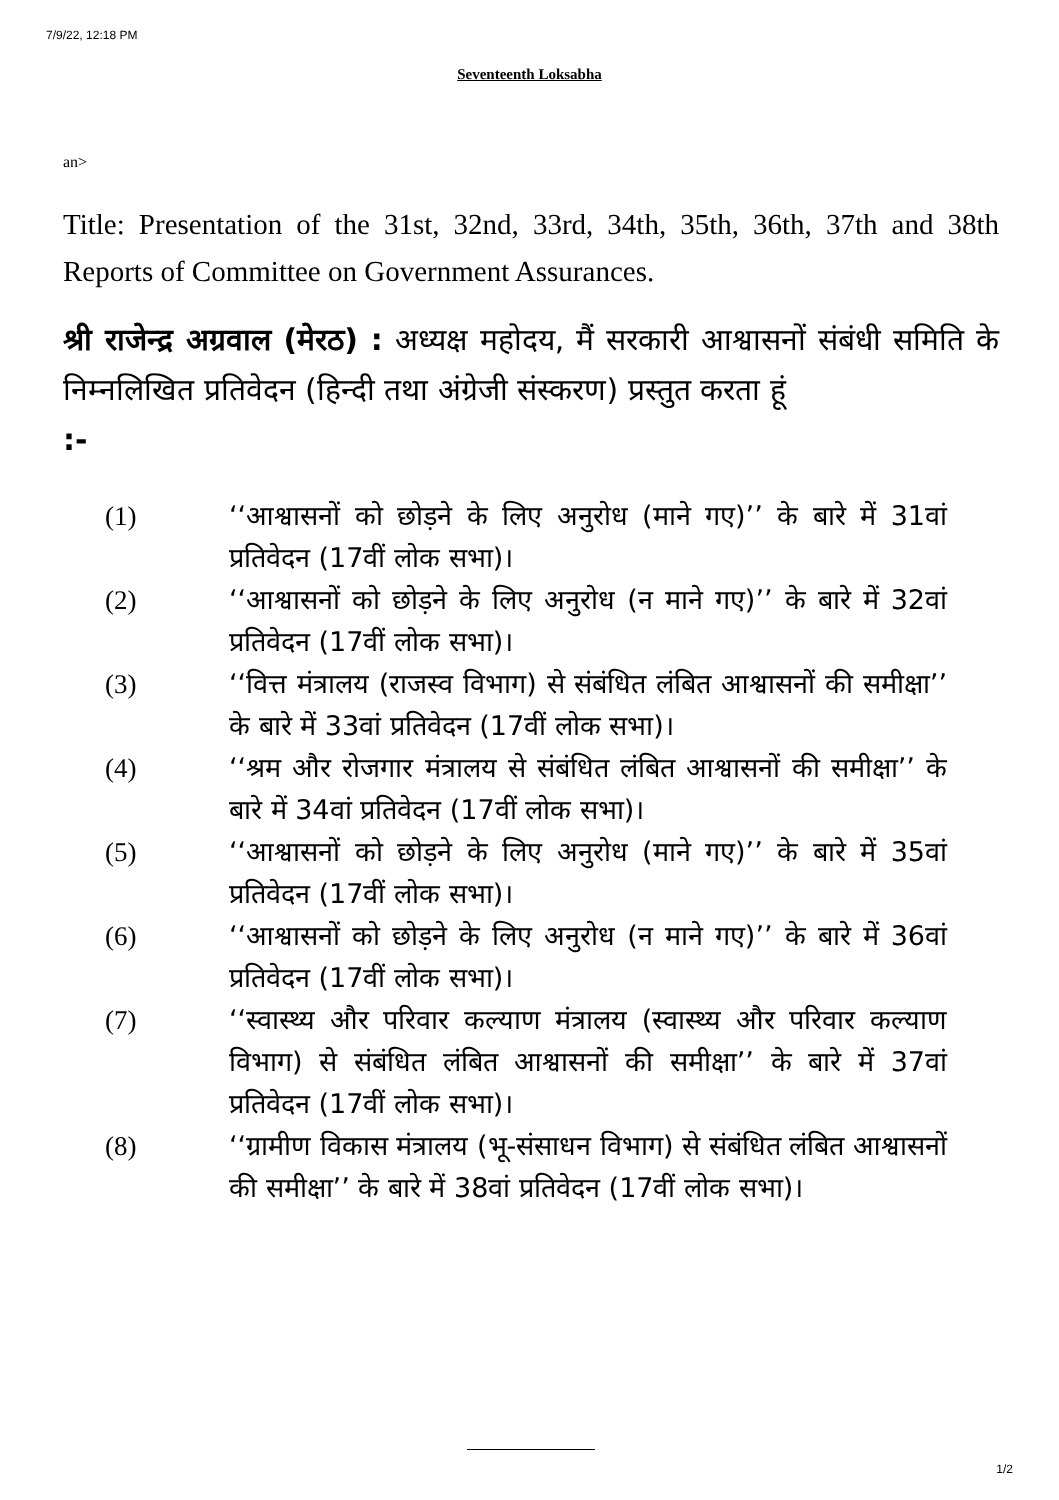7/9/22, 12:18 PM
Seventeenth Loksabha
an>
Title: Presentation of the 31st, 32nd, 33rd, 34th, 35th, 36th, 37th and 38th Reports of Committee on Government Assurances.
श्री राजेन्द्र अग्रवाल (मेरठ) : अध्यक्ष महोदय, मैं सरकारी आश्वासनों संबंधी समिति के निम्नलिखित प्रतिवेदन (हिन्दी तथा अंग्रेजी संस्करण) प्रस्तुत करता हूं
:-
(1) ‘‘आश्वासनों को छोड़ने के लिए अनुरोध (माने गए)’’ के बारे में 31वां प्रतिवेदन (17वीं लोक सभा)।
(2) ‘‘आश्वासनों को छोड़ने के लिए अनुरोध (न माने गए)’’ के बारे में 32वां प्रतिवेदन (17वीं लोक सभा)।
(3) ‘‘वित्त मंत्रालय (राजस्व विभाग) से संबंधित लंबित आश्वासनों की समीक्षा’’ के बारे में 33वां प्रतिवेदन (17वीं लोक सभा)।
(4) ‘‘श्रम और रोजगार मंत्रालय से संबंधित लंबित आश्वासनों की समीक्षा’’ के बारे में 34वां प्रतिवेदन (17वीं लोक सभा)।
(5) ‘‘आश्वासनों को छोड़ने के लिए अनुरोध (माने गए)’’ के बारे में 35वां प्रतिवेदन (17वीं लोक सभा)।
(6) ‘‘आश्वासनों को छोड़ने के लिए अनुरोध (न माने गए)’’ के बारे में 36वां प्रतिवेदन (17वीं लोक सभा)।
(7) ‘‘स्वास्थ्य और परिवार कल्याण मंत्रालय (स्वास्थ्य और परिवार कल्याण विभाग) से संबंधित लंबित आश्वासनों की समीक्षा’’ के बारे में 37वां प्रतिवेदन (17वीं लोक सभा)।
(8) ‘‘ग्रामीण विकास मंत्रालय (भू-संसाधन विभाग) से संबंधित लंबित आश्वासनों की समीक्षा’’ के बारे में 38वां प्रतिवेदन (17वीं लोक सभा)।
1/2